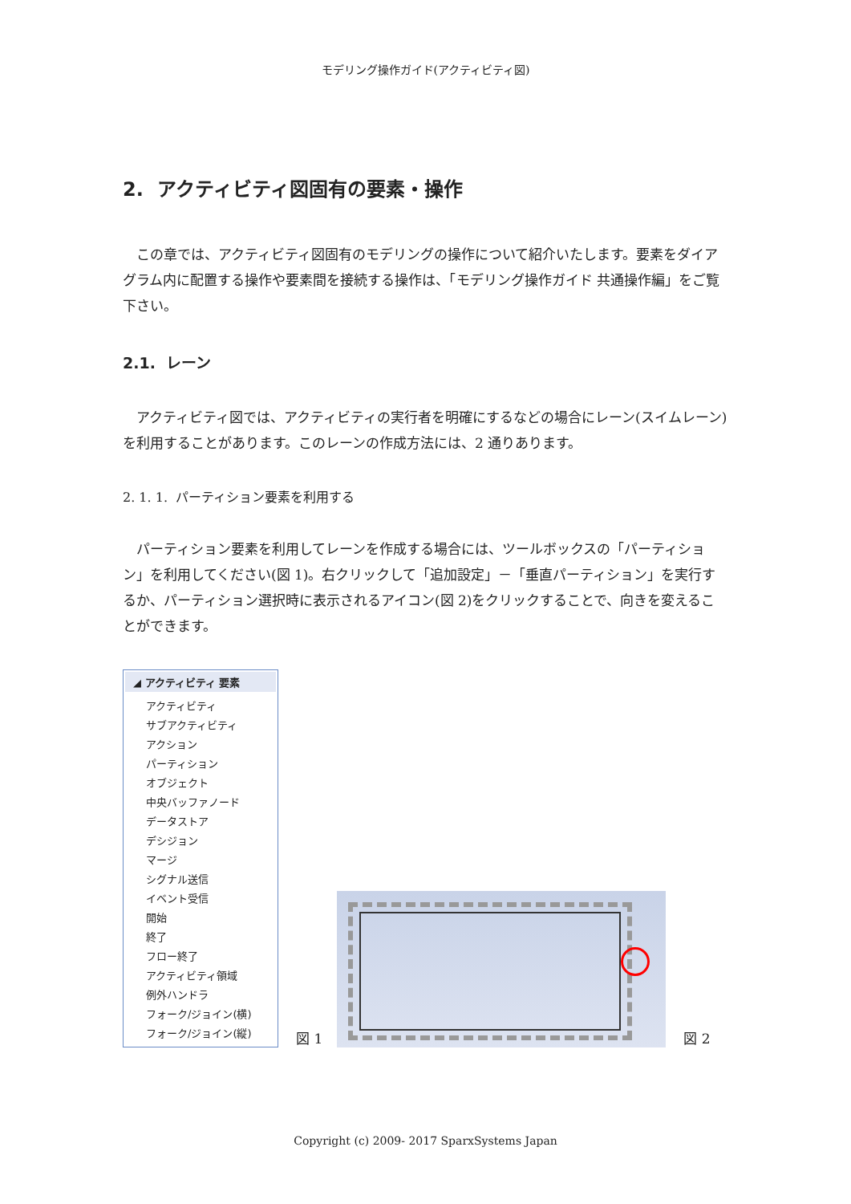モデリング操作ガイド(アクティビティ図)
2. アクティビティ図固有の要素・操作
この章では、アクティビティ図固有のモデリングの操作について紹介いたします。要素をダイアグラム内に配置する操作や要素間を接続する操作は、「モデリング操作ガイド 共通操作編」をご覧下さい。
2.1. レーン
アクティビティ図では、アクティビティの実行者を明確にするなどの場合にレーン(スイムレーン)を利用することがあります。このレーンの作成方法には、2 通りあります。
2. 1. 1. パーティション要素を利用する
パーティション要素を利用してレーンを作成する場合には、ツールボックスの「パーティション」を利用してください(図 1)。右クリックして「追加設定」－「垂直パーティション」を実行するか、パーティション選択時に表示されるアイコン(図 2)をクリックすることで、向きを変えることができます。
◢ アクティビティ 要素
アクティビティ
サブアクティビティ
アクション
パーティション
オブジェクト
中央バッファノード
データストア
デシジョン
マージ
シグナル送信
イベント受信
開始
終了
フロー終了
アクティビティ領域
例外ハンドラ
フォーク/ジョイン(横)
フォーク/ジョイン(縦)
図 1
図 2
Copyright (c) 2009- 2017 SparxSystems Japan